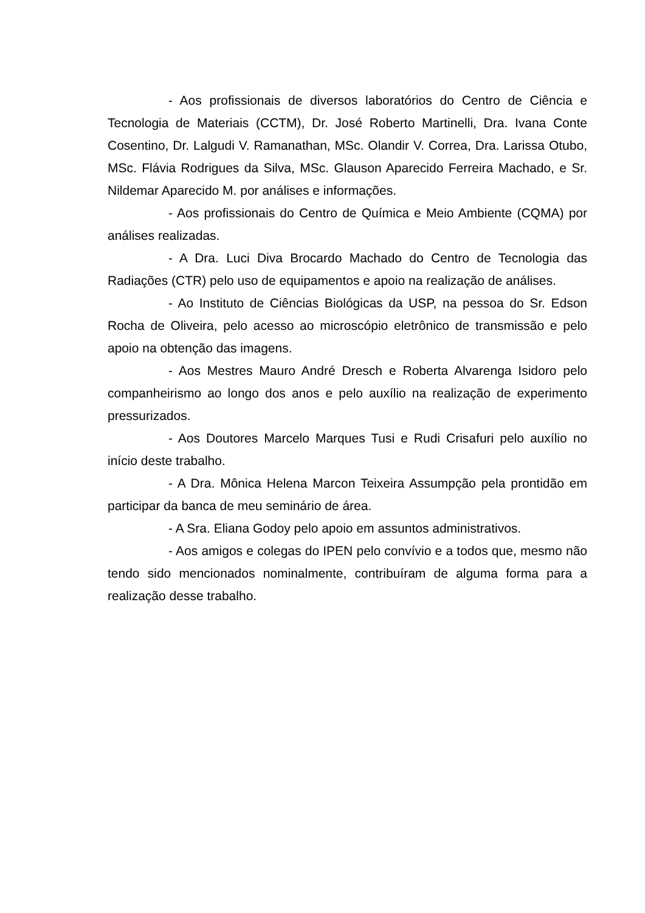- Aos profissionais de diversos laboratórios do Centro de Ciência e Tecnologia de Materiais (CCTM), Dr. José Roberto Martinelli, Dra. Ivana Conte Cosentino, Dr. Lalgudi V. Ramanathan, MSc. Olandir V. Correa, Dra. Larissa Otubo, MSc. Flávia Rodrigues da Silva, MSc. Glauson Aparecido Ferreira Machado, e Sr. Nildemar Aparecido M. por análises e informações.
- Aos profissionais do Centro de Química e Meio Ambiente (CQMA) por análises realizadas.
- A Dra. Luci Diva Brocardo Machado do Centro de Tecnologia das Radiações (CTR) pelo uso de equipamentos e apoio na realização de análises.
- Ao Instituto de Ciências Biológicas da USP, na pessoa do Sr. Edson Rocha de Oliveira, pelo acesso ao microscópio eletrônico de transmissão e pelo apoio na obtenção das imagens.
- Aos Mestres Mauro André Dresch e Roberta Alvarenga Isidoro pelo companheirismo ao longo dos anos e pelo auxílio na realização de experimento pressurizados.
- Aos Doutores Marcelo Marques Tusi e Rudi Crisafuri pelo auxílio no início deste trabalho.
- A Dra. Mônica Helena Marcon Teixeira Assumpção pela prontidão em participar da banca de meu seminário de área.
- A Sra. Eliana Godoy pelo apoio em assuntos administrativos.
- Aos amigos e colegas do IPEN pelo convívio e a todos que, mesmo não tendo sido mencionados nominalmente, contribuíram de alguma forma para a realização desse trabalho.